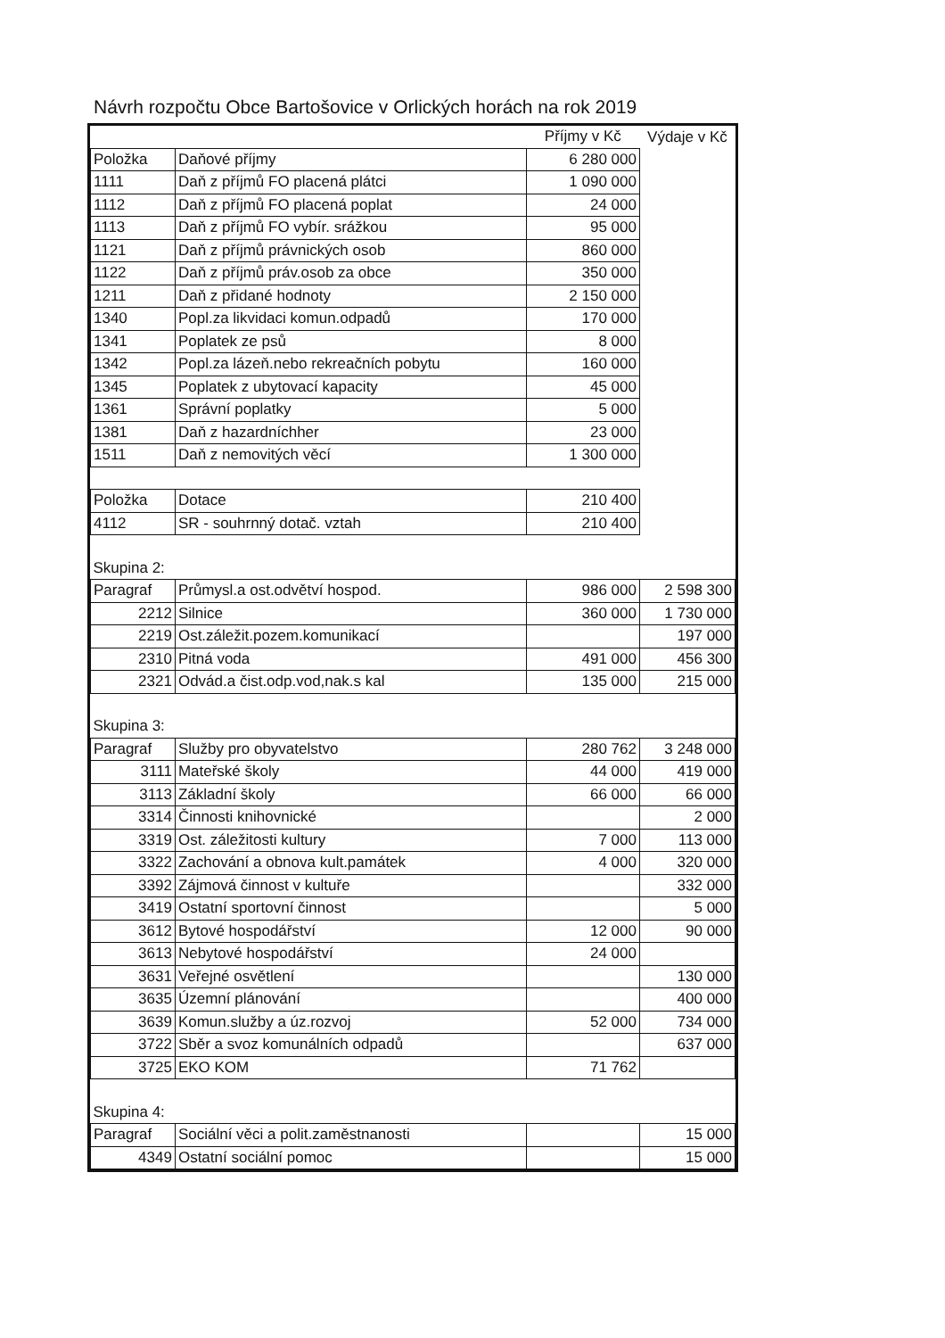Návrh rozpočtu Obce Bartošovice v Orlických horách na rok 2019
| | | Příjmy v Kč | Výdaje v Kč |
| Položka | Daňové příjmy | 6 280 000 | |
| 1111 | Daň z příjmů FO placená plátci | 1 090 000 | |
| 1112 | Daň z příjmů FO placená poplat | 24 000 | |
| 1113 | Daň z příjmů FO vybír. srážkou | 95 000 | |
| 1121 | Daň z příjmů právnických osob | 860 000 | |
| 1122 | Daň z příjmů práv.osob za obce | 350 000 | |
| 1211 | Daň z přidané hodnoty | 2 150 000 | |
| 1340 | Popl.za likvidaci komun.odpadů | 170 000 | |
| 1341 | Poplatek ze psů | 8 000 | |
| 1342 | Popl.za lázeň.nebo rekreačních pobytu | 160 000 | |
| 1345 | Poplatek z ubytovací kapacity | 45 000 | |
| 1361 | Správní poplatky | 5 000 | |
| 1381 | Daň z hazardníchher | 23 000 | |
| 1511 | Daň z nemovitých věcí | 1 300 000 | |
| Položka | Dotace | 210 400 | |
| 4112 | SR - souhrnný dotač. vztah | 210 400 | |
| Skupina 2: | | | |
| Paragraf | Průmysl.a ost.odvětví hospod. | 986 000 | 2 598 300 |
| 2212 | Silnice | 360 000 | 1 730 000 |
| 2219 | Ost.záležit.pozem.komunikací | | 197 000 |
| 2310 | Pitná voda | 491 000 | 456 300 |
| 2321 | Odvád.a čist.odp.vod,nak.s kal | 135 000 | 215 000 |
| Skupina 3: | | | |
| Paragraf | Služby pro obyvatelstvo | 280 762 | 3 248 000 |
| 3111 | Mateřské školy | 44 000 | 419 000 |
| 3113 | Základní školy | 66 000 | 66 000 |
| 3314 | Činnosti knihovnické | | 2 000 |
| 3319 | Ost. záležitosti kultury | 7 000 | 113 000 |
| 3322 | Zachování a obnova kult.památek | 4 000 | 320 000 |
| 3392 | Zájmová činnost v kultuře | | 332 000 |
| 3419 | Ostatní sportovní činnost | | 5 000 |
| 3612 | Bytové hospodářství | 12 000 | 90 000 |
| 3613 | Nebytové hospodářství | 24 000 | |
| 3631 | Veřejné osvětlení | | 130 000 |
| 3635 | Územní plánování | | 400 000 |
| 3639 | Komun.služby a úz.rozvoj | 52 000 | 734 000 |
| 3722 | Sběr a svoz komunálních odpadů | | 637 000 |
| 3725 | EKO KOM | 71 762 | |
| Skupina 4: | | | |
| Paragraf | Sociální věci a polit.zaměstnanosti | | 15 000 |
| 4349 | Ostatní sociální pomoc | | 15 000 |